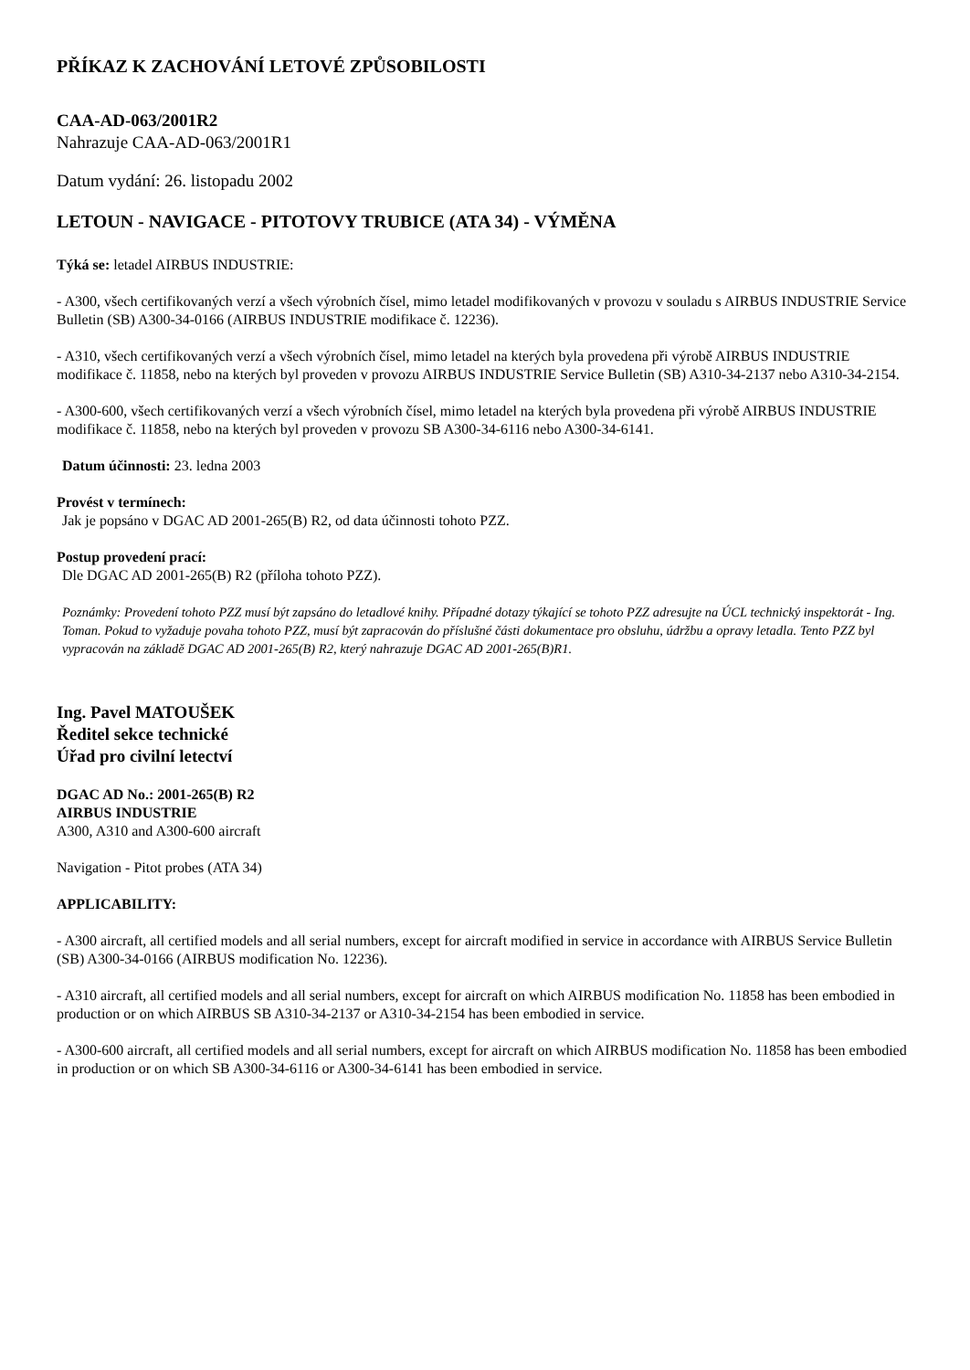PŘÍKAZ K ZACHOVÁNÍ LETOVÉ ZPŮSOBILOSTI
CAA-AD-063/2001R2
Nahrazuje CAA-AD-063/2001R1
Datum vydání: 26. listopadu 2002
LETOUN - NAVIGACE - PITOTOVY TRUBICE (ATA 34) - VÝMĚNA
Týká se: letadel AIRBUS INDUSTRIE:
- A300, všech certifikovaných verzí a všech výrobních čísel, mimo letadel modifikovaných v provozu v souladu s AIRBUS INDUSTRIE Service Bulletin (SB) A300-34-0166 (AIRBUS INDUSTRIE modifikace č. 12236).
- A310, všech certifikovaných verzí a všech výrobních čísel, mimo letadel na kterých byla provedena při výrobě AIRBUS INDUSTRIE modifikace č. 11858, nebo na kterých byl proveden v provozu AIRBUS INDUSTRIE Service Bulletin (SB) A310-34-2137 nebo A310-34-2154.
- A300-600, všech certifikovaných verzí a všech výrobních čísel, mimo letadel na kterých byla provedena při výrobě AIRBUS INDUSTRIE modifikace č. 11858, nebo na kterých byl proveden v provozu SB A300-34-6116 nebo A300-34-6141.
Datum účinnosti: 23. ledna 2003
Provést v termínech:
Jak je popsáno v DGAC AD 2001-265(B) R2, od data účinnosti tohoto PZZ.
Postup provedení prací:
Dle DGAC AD 2001-265(B) R2 (příloha tohoto PZZ).
Poznámky: Provedení tohoto PZZ musí být zapsáno do letadlové knihy. Případné dotazy týkající se tohoto PZZ adresujte na ÚCL technický inspektorát - Ing. Toman. Pokud to vyžaduje povaha tohoto PZZ, musí být zapracován do příslušné části dokumentace pro obsluhu, údržbu a opravy letadla. Tento PZZ byl vypracován na základě DGAC AD 2001-265(B) R2, který nahrazuje DGAC AD 2001-265(B)R1.
Ing. Pavel MATOUŠEK
Ředitel sekce technické
Úřad pro civilní letectví
DGAC AD No.: 2001-265(B) R2
AIRBUS INDUSTRIE
A300, A310 and A300-600 aircraft
Navigation - Pitot probes (ATA 34)
APPLICABILITY:
- A300 aircraft, all certified models and all serial numbers, except for aircraft modified in service in accordance with AIRBUS Service Bulletin (SB) A300-34-0166 (AIRBUS modification No. 12236).
- A310 aircraft, all certified models and all serial numbers, except for aircraft on which AIRBUS modification No. 11858 has been embodied in production or on which AIRBUS SB A310-34-2137 or A310-34-2154 has been embodied in service.
- A300-600 aircraft, all certified models and all serial numbers, except for aircraft on which AIRBUS modification No. 11858 has been embodied in production or on which SB A300-34-6116 or A300-34-6141 has been embodied in service.